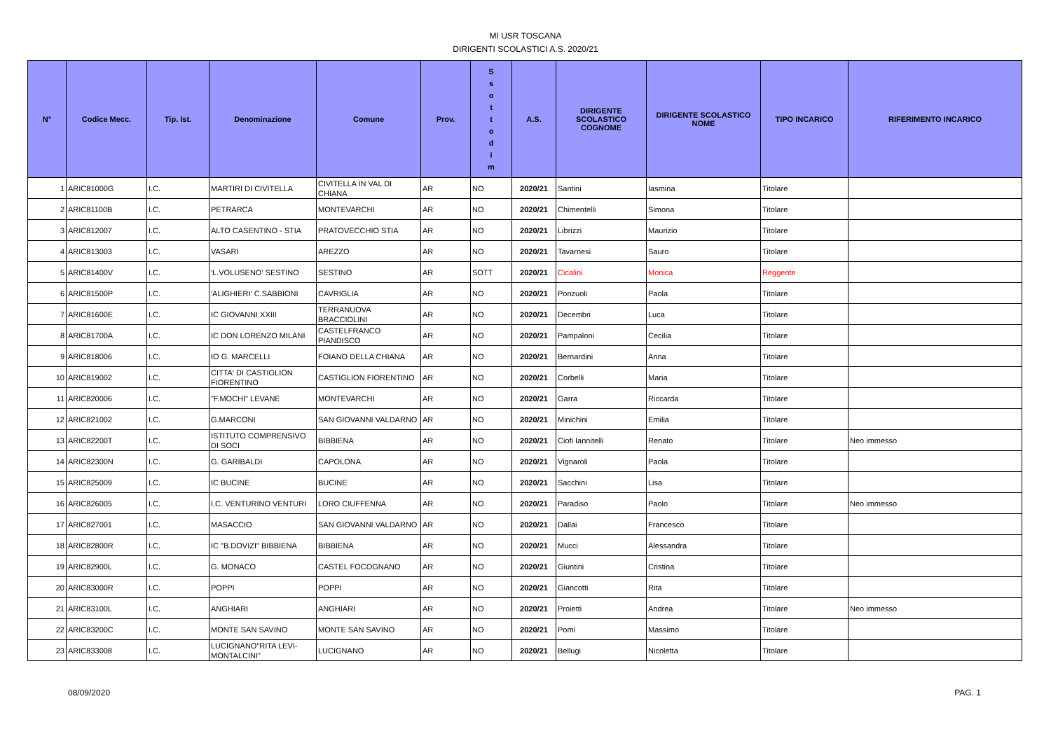MI USR TOSCANA
DIRIGENTI SCOLASTICI A.S. 2020/21
| N° | Codice Mecc. | Tip. Ist. | Denominazione | Comune | Prov. | S s o t t o d i m | A.S. | DIRIGENTE SCOLASTICO COGNOME | DIRIGENTE SCOLASTICO NOME | TIPO INCARICO | RIFERIMENTO INCARICO |
| --- | --- | --- | --- | --- | --- | --- | --- | --- | --- | --- | --- |
| 1 | ARIC81000G | I.C. | MARTIRI DI CIVITELLA | CIVITELLA IN VAL DI CHIANA | AR | NO | 2020/21 | Santini | Iasmina | Titolare | |
| 2 | ARIC81100B | I.C. | PETRARCA | MONTEVARCHI | AR | NO | 2020/21 | Chimentelli | Simona | Titolare | |
| 3 | ARIC812007 | I.C. | ALTO CASENTINO - STIA | PRATOVECCHIO STIA | AR | NO | 2020/21 | Librizzi | Maurizio | Titolare | |
| 4 | ARIC813003 | I.C. | VASARI | AREZZO | AR | NO | 2020/21 | Tavarnesi | Sauro | Titolare | |
| 5 | ARIC81400V | I.C. | 'L.VOLUSENO' SESTINO | SESTINO | AR | SOTT | 2020/21 | Cicalini | Monica | Reggente | |
| 6 | ARIC81500P | I.C. | 'ALIGHIERI' C.SABBIONI | CAVRIGLIA | AR | NO | 2020/21 | Ponzuoli | Paola | Titolare | |
| 7 | ARIC81600E | I.C. | IC GIOVANNI XXIII | TERRANUOVA BRACCIOLINI | AR | NO | 2020/21 | Decembri | Luca | Titolare | |
| 8 | ARIC81700A | I.C. | IC DON LORENZO MILANI | CASTELFRANCO PIANDISCO | AR | NO | 2020/21 | Pampaloni | Cecilia | Titolare | |
| 9 | ARIC818006 | I.C. | IO G. MARCELLI | FOIANO DELLA CHIANA | AR | NO | 2020/21 | Bernardini | Anna | Titolare | |
| 10 | ARIC819002 | I.C. | CITTA' DI CASTIGLION FIORENTINO | CASTIGLION FIORENTINO | AR | NO | 2020/21 | Corbelli | Maria | Titolare | |
| 11 | ARIC820006 | I.C. | "F.MOCHI" LEVANE | MONTEVARCHI | AR | NO | 2020/21 | Garra | Riccarda | Titolare | |
| 12 | ARIC821002 | I.C. | G.MARCONI | SAN GIOVANNI VALDARNO | AR | NO | 2020/21 | Minichini | Emilia | Titolare | |
| 13 | ARIC82200T | I.C. | ISTITUTO COMPRENSIVO DI SOCI | BIBBIENA | AR | NO | 2020/21 | Ciofi Iannitelli | Renato | Titolare | Neo immesso |
| 14 | ARIC82300N | I.C. | G. GARIBALDI | CAPOLONA | AR | NO | 2020/21 | Vignaroli | Paola | Titolare | |
| 15 | ARIC825009 | I.C. | IC BUCINE | BUCINE | AR | NO | 2020/21 | Sacchini | Lisa | Titolare | |
| 16 | ARIC826005 | I.C. | I.C. VENTURINO VENTURI | LORO CIUFFENNA | AR | NO | 2020/21 | Paradiso | Paolo | Titolare | Neo immesso |
| 17 | ARIC827001 | I.C. | MASACCIO | SAN GIOVANNI VALDARNO | AR | NO | 2020/21 | Dallai | Francesco | Titolare | |
| 18 | ARIC82800R | I.C. | IC "B.DOVIZI" BIBBIENA | BIBBIENA | AR | NO | 2020/21 | Mucci | Alessandra | Titolare | |
| 19 | ARIC82900L | I.C. | G. MONACO | CASTEL FOCOGNANO | AR | NO | 2020/21 | Giuntini | Cristina | Titolare | |
| 20 | ARIC83000R | I.C. | POPPI | POPPI | AR | NO | 2020/21 | Giancotti | Rita | Titolare | |
| 21 | ARIC83100L | I.C. | ANGHIARI | ANGHIARI | AR | NO | 2020/21 | Proietti | Andrea | Titolare | Neo immesso |
| 22 | ARIC83200C | I.C. | MONTE SAN SAVINO | MONTE SAN SAVINO | AR | NO | 2020/21 | Pomi | Massimo | Titolare | |
| 23 | ARIC833008 | I.C. | LUCIGNANO"RITA LEVI-MONTALCINI" | LUCIGNANO | AR | NO | 2020/21 | Bellugi | Nicoletta | Titolare | |
08/09/2020 PAG. 1